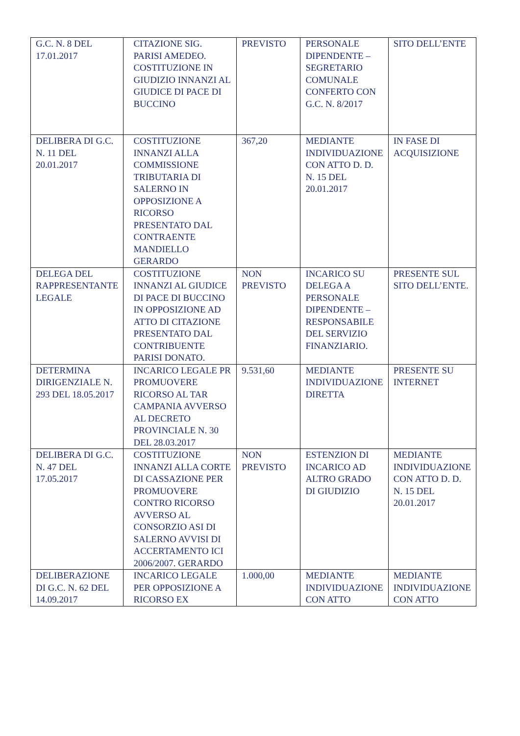| G.C. N. 8 DEL 17.01.2017 | CITAZIONE SIG. PARISI AMEDEO. COSTITUZIONE IN GIUDIZIO INNANZI AL GIUDICE DI PACE DI BUCCINO | PREVISTO | PERSONALE DIPENDENTE – SEGRETARIO COMUNALE CONFERTO CON G.C. N. 8/2017 | SITO DELL’ENTE |
| DELIBERA DI G.C. N. 11 DEL 20.01.2017 | COSTITUZIONE INNANZI ALLA COMMISSIONE TRIBUTARIA DI SALERNO IN OPPOSIZIONE A RICORSO PRESENTATO DAL CONTRAENTE MANDIELLO GERARDO | 367,20 | MEDIANTE INDIVIDUAZIONE CON ATTO D. D. N. 15 DEL 20.01.2017 | IN FASE DI ACQUISIZIONE |
| DELEGA DEL RAPPRESENTANTE LEGALE | COSTITUZIONE INNANZI AL GIUDICE DI PACE DI BUCCINO IN OPPOSIZIONE AD ATTO DI CITAZIONE PRESENTATO DAL CONTRIBUENTE PARISI DONATO. | NON PREVISTO | INCARICO SU DELEGA A PERSONALE DIPENDENTE – RESPONSABILE DEL SERVIZIO FINANZIARIO. | PRESENTE SUL SITO DELL’ENTE. |
| DETERMINA DIRIGENZIALE N. 293 DEL 18.05.2017 | INCARICO LEGALE PR PROMUOVERE RICORSO AL TAR CAMPANIA AVVERSO AL DECRETO PROVINCIALE N. 30 DEL 28.03.2017 | 9.531,60 | MEDIANTE INDIVIDUAZIONE DIRETTA | PRESENTE SU INTERNET |
| DELIBERA DI G.C. N. 47 DEL 17.05.2017 | COSTITUZIONE INNANZI ALLA CORTE DI CASSAZIONE PER PROMUOVERE CONTRO RICORSO AVVERSO AL CONSORZIO ASI DI SALERNO AVVISI DI ACCERTAMENTO ICI 2006/2007. GERARDO | NON PREVISTO | ESTENZION DI INCARICO AD ALTRO GRADO DI GIUDIZIO | MEDIANTE INDIVIDUAZIONE CON ATTO D. D. N. 15 DEL 20.01.2017 |
| DELIBERAZIONE DI G.C. N. 62 DEL 14.09.2017 | INCARICO LEGALE PER OPPOSIZIONE A RICORSO EX | 1.000,00 | MEDIANTE INDIVIDUAZIONE CON ATTO | MEDIANTE INDIVIDUAZIONE CON ATTO |